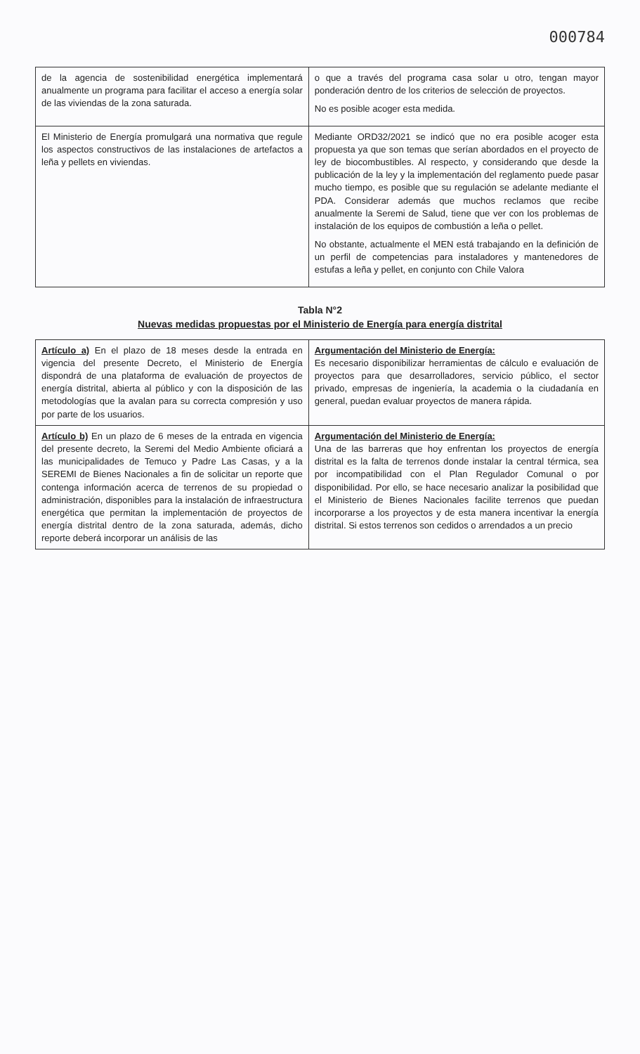000784
| de la agencia de sostenibilidad energética implementará anualmente un programa para facilitar el acceso a energía solar de las viviendas de la zona saturada. | o que a través del programa casa solar u otro, tengan mayor ponderación dentro de los criterios de selección de proyectos. No es posible acoger esta medida. |
| El Ministerio de Energía promulgará una normativa que regule los aspectos constructivos de las instalaciones de artefactos a leña y pellets en viviendas. | Mediante ORD32/2021 se indicó que no era posible acoger esta propuesta ya que son temas que serían abordados en el proyecto de ley de biocombustibles. Al respecto, y considerando que desde la publicación de la ley y la implementación del reglamento puede pasar mucho tiempo, es posible que su regulación se adelante mediante el PDA. Considerar además que muchos reclamos que recibe anualmente la Seremi de Salud, tiene que ver con los problemas de instalación de los equipos de combustión a leña o pellet. No obstante, actualmente el MEN está trabajando en la definición de un perfil de competencias para instaladores y mantenedores de estufas a leña y pellet, en conjunto con Chile Valora |
Tabla N°2
Nuevas medidas propuestas por el Ministerio de Energía para energía distrital
| Artículo a) En el plazo de 18 meses desde la entrada en vigencia del presente Decreto, el Ministerio de Energía dispondrá de una plataforma de evaluación de proyectos de energía distrital, abierta al público y con la disposición de las metodologías que la avalan para su correcta compresión y uso por parte de los usuarios. | Argumentación del Ministerio de Energía: Es necesario disponibilizar herramientas de cálculo e evaluación de proyectos para que desarrolladores, servicio público, el sector privado, empresas de ingeniería, la academia o la ciudadanía en general, puedan evaluar proyectos de manera rápida. |
| Artículo b) En un plazo de 6 meses de la entrada en vigencia del presente decreto, la Seremi del Medio Ambiente oficiará a las municipalidades de Temuco y Padre Las Casas, y a la SEREMI de Bienes Nacionales a fin de solicitar un reporte que contenga información acerca de terrenos de su propiedad o administración, disponibles para la instalación de infraestructura energética que permitan la implementación de proyectos de energía distrital dentro de la zona saturada, además, dicho reporte deberá incorporar un análisis de las | Argumentación del Ministerio de Energía: Una de las barreras que hoy enfrentan los proyectos de energía distrital es la falta de terrenos donde instalar la central térmica, sea por incompatibilidad con el Plan Regulador Comunal o por disponibilidad. Por ello, se hace necesario analizar la posibilidad que el Ministerio de Bienes Nacionales facilite terrenos que puedan incorporarse a los proyectos y de esta manera incentivar la energía distrital. Si estos terrenos son cedidos o arrendados a un precio |